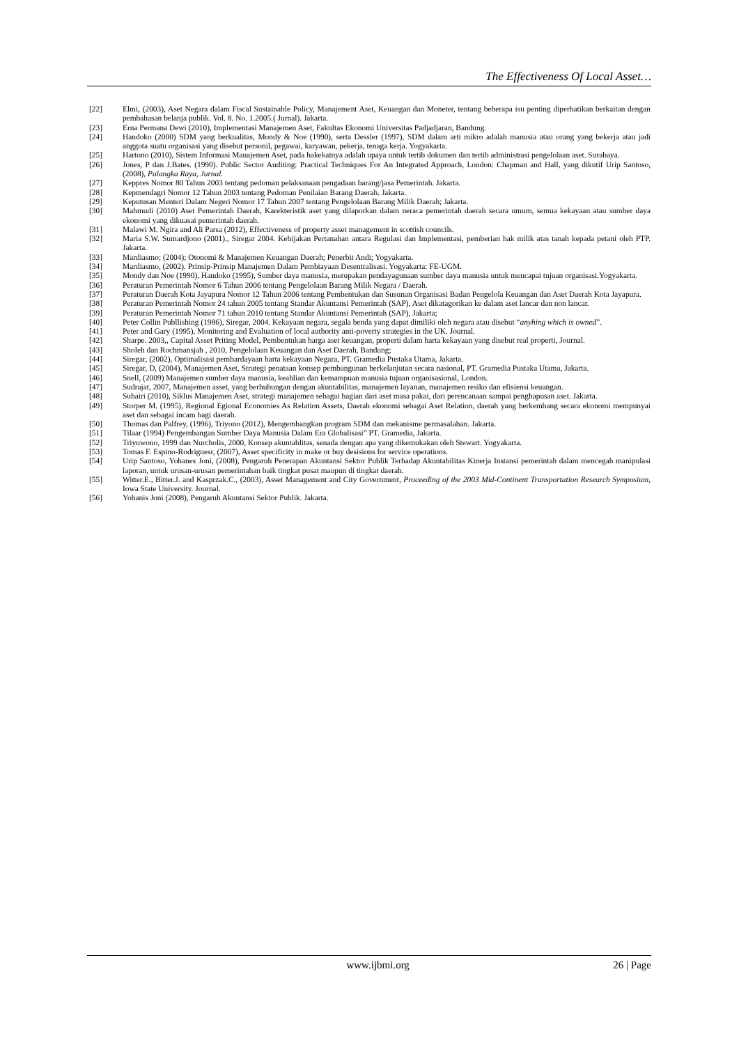The Effectiveness Of Local Asset…
[22] Elmi, (2003), Aset Negara dalam Fiscal Sustainable Policy, Manajement Aset, Keuangan dan Moneter, tentang beberapa isu penting diperhatikan berkaitan dengan pembahasan belanja publik. Vol. 8. No. 1.2005.( Jurnal). Jakarta.
[23] Erna Permana Dewi (2010), Implementasi Manajemen Aset, Fakultas Ekonomi Universitas Padjadjaran, Bandung.
[24] Handoko (2000) SDM yang berkualitas, Mondy & Noe (1990), serta Dessler (1997), SDM dalam arti mikro adalah manusia atau orang yang bekerja atau jadi anggota suatu organisasi yang disebut personil, pegawai, karyawan, pekerja, tenaga kerja. Yogyakarta.
[25] Hartono (2010), Sistem Informasi Manajemen Aset, pada hakekatnya adalah upaya untuk tertib dokumen dan tertib administrasi pengelolaan aset. Surabaya.
[26] Jones, P dan J.Bates. (1990). Public Sector Auditing: Practical Techniques For An Integrated Approach, London: Chapman and Hall, yang dikutif Urip Santoso, (2008), Palangka Raya, Jurnal.
[27] Keppres Nomor 80 Tahun 2003 tentang pedoman pelaksanaan pengadaan barang/jasa Pemerintah. Jakarta.
[28] Kepmendagri Nomor 12 Tahun 2003 tentang Pedoman Penilaian Barang Daerah. Jakarta.
[29] Keputusan Menteri Dalam Negeri Nomor 17 Tahun 2007 tentang Pengelolaan Barang Milik Daerah; Jakarta.
[30] Mahmudi (2010) Aset Pemerintah Daerah, Karekteristik aset yang dilaporkan dalam neraca pemerintah daerah secara umum, semua kekayaan atau sumber daya ekonomi yang dikuasai pemerintah daerah.
[31] Malawi M. Ngira and Ali Parsa (2012), Effectiveness of property asset management in scottish councils.
[32] Maria S.W. Sumardjono (2001)., Siregar 2004. Kebijakan Pertanahan antara Regulasi dan Implementasi, pemberian hak milik atas tanah kepada petani oleh PTP. Jakarta.
[33] Mardiasmo; (2004); Otonomi & Manajemen Keuangan Daerah; Penerbit Andi; Yogyakarta.
[34] Mardiasmo, (2002). Prinsip-Prinsip Manajemen Dalam Pembiayaan Desentralisasi. Yogyakarta: FE-UGM.
[35] Mondy dan Noe (1990), Handoko (1995), Sumber daya manusia, merupakan pendayagunaan sumber daya manusia untuk mencapai tujuan organisasi.Yogyakarta.
[36] Peraturan Pemerintah Nomor 6 Tahun 2006 tentang Pengelolaan Barang Milik Negara / Daerah.
[37] Peraturan Daerah Kota Jayapura Nomor 12 Tahun 2006 tentang Pembentukan dan Susunan Organisasi Badan Pengelola Keuangan dan Aset Daerah Kota Jayapura.
[38] Peraturan Pemerintah Nomor 24 tahun 2005 tentang Standar Akuntansi Pemerintah (SAP), Aset dikatagorikan ke dalam aset lancar dan non lancar.
[39] Peraturan Pemerintah Nomor 71 tahun 2010 tentang Standar Akuntansi Pemerintah (SAP), Jakarta;
[40] Peter Collin Publlishing (1986), Siregar, 2004. Kekayaan negara, segala benda yang dapat dimiliki oleh negara atau disebut “anyhing which is owned”.
[41] Peter and Gary (1995), Monitoring and Evaluation of local authority anti-poverty strategies in the UK. Journal.
[42] Sharpe. 2003,, Capital Asset Priting Model, Pembentukan harga aset keuangan, properti dalam harta kekayaan yang disebut real properti, Journal.
[43] Sholeh dan Rochmansjah , 2010, Pengelolaan Keuangan dan Aset Daerah, Bandung;
[44] Siregar, (2002), Optimalisasi pembardayaan harta kekayaan Negara, PT. Gramedia Pustaka Utama, Jakarta.
[45] Siregar, D, (2004), Manajemen Aset, Strategi penataan konsep pembangunan berkelanjutan secara nasional, PT. Gramedia Pustaka Utama, Jakarta.
[46] Snell, (2009) Manajemen sumber daya manusia, keahlian dan kemampuan manusia tujuan organisasional, London.
[47] Sudrajat, 2007, Manajemen asset, yang berhubungan dengan akuntabilitas, manajemen layanan, manajemen resiko dan efisiensi keuangan.
[48] Suhairi (2010), Siklus Manajemen Aset, strategi manajemen sebagai bagian dari aset masa pakai, dari perencanaan sampai penghapusan aset. Jakarta.
[49] Storper M. (1995), Regional Egional Economies As Relation Assets, Daerah ekonomi sebagai Aset Relation, daerah yang berkembang secara ekonomi mempunyai aset dan sebagai incam bagi daerah.
[50] Thomas dan Palfrey, (1996), Triyono (2012), Mengembangkan program SDM dan mekanisme permasalahan. Jakarta.
[51] Tilaar (1994) Pengembangan Sumber Daya Manusia Dalam Era Globalisasi” PT. Gramedia, Jakarta.
[52] Triyuwono, 1999 dan Nurcholis, 2000, Konsep akuntablitas, senada dengan apa yang dikemukakan oleh Stewart. Yogyakarta.
[53] Tomas F. Espino-Rodriguesr, (2007), Asset specificity in make or buy desisions for service operations.
[54] Urip Santoso, Yohanes Joni, (2008), Pengaruh Penerapan Akuntansi Sektor Publik Terhadap Akuntabilitas Kinerja Instansi pemerintah dalam mencegah manipulasi laporan, untuk urusan-urusan pemerintahan baik tingkat pusat maupun di tingkat daerah.
[55] Witter.E., Bitter.J. and Kasprzak.C., (2003), Asset Management and City Government, Proceeding of the 2003 Mid-Continent Transportation Research Symposium, Iowa State University. Journal.
[56] Yohanis Joni (2008), Pengaruh Akuntansi Sektor Publik. Jakarta.
www.ijbmi.org 26 | Page